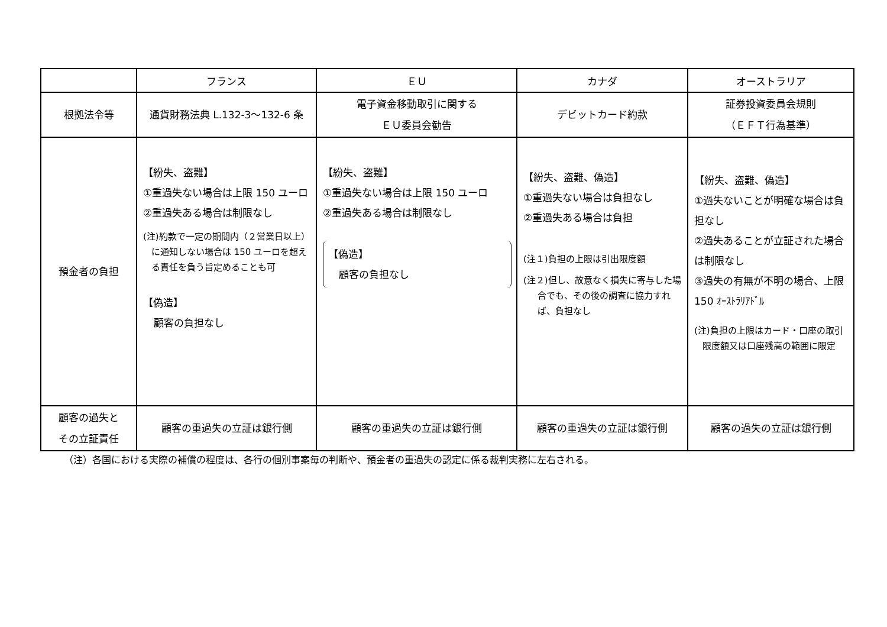| | フランス | ＥＵ | カナダ | オーストラリア |
| --- | --- | --- | --- | --- |
| 根拠法令等 | 通貨財務法典 L.132-3～132-6 条 | 電子資金移動取引に関する ＥＵ委員会勧告 | デビットカード約款 | 証券投資委員会規則 （ＥＦＴ行為基準） |
| 預金者の負担 | 【紛失、盗難】 ①重過失ない場合は上限 150 ユーロ ②重過失ある場合は制限なし (注)約款で一定の期間内（２営業日以上）に通知しない場合は 150 ユーロを超える責任を負う旨定めることも可 【偽造】 顧客の負担なし | 【紛失、盗難】 ①重過失ない場合は上限 150 ユーロ ②重過失ある場合は制限なし 【偽造】 顧客の負担なし | 【紛失、盗難、偽造】 ①重過失ない場合は負担なし ②重過失ある場合は負担 (注１)負担の上限は引出限度額 (注２)但し、故意なく損失に寄与した場合でも、その後の調査に協力すれば、負担なし | 【紛失、盗難、偽造】 ①過失ないことが明確な場合は負担なし ②過失あることが立証された場合は制限なし ③過失の有無が不明の場合、上限 150 ｵｰｽﾄﾗﾘｱﾄﾞﾙ (注)負担の上限はカード・口座の取引限度額又は口座残高の範囲に限定 |
| 顧客の過失と その立証責任 | 顧客の重過失の立証は銀行側 | 顧客の重過失の立証は銀行側 | 顧客の重過失の立証は銀行側 | 顧客の過失の立証は銀行側 |
（注）各国における実際の補償の程度は、各行の個別事案毎の判断や、預金者の重過失の認定に係る裁判実務に左右される。